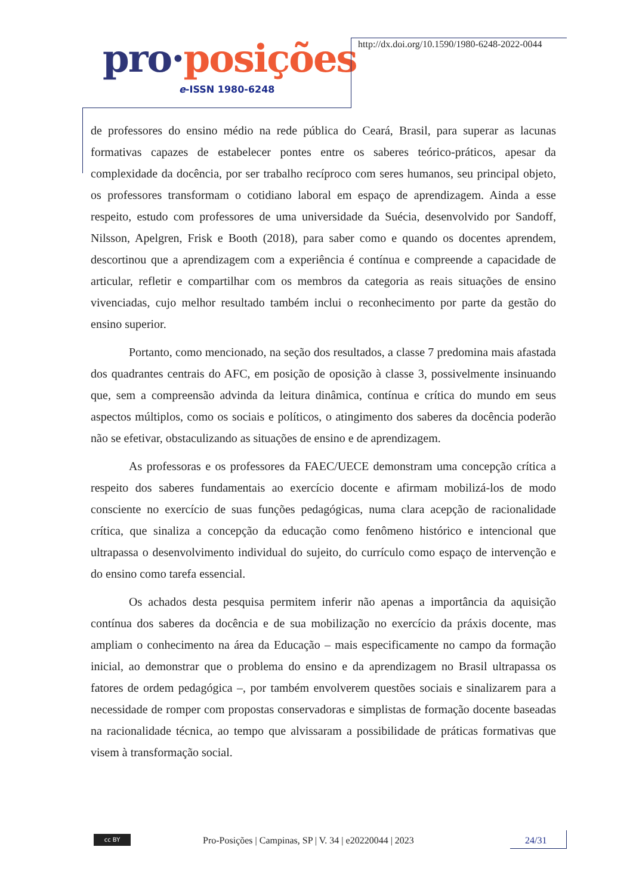pro·posições
e-ISSN 1980-6248
http://dx.doi.org/10.1590/1980-6248-2022-0044
de professores do ensino médio na rede pública do Ceará, Brasil, para superar as lacunas formativas capazes de estabelecer pontes entre os saberes teórico-práticos, apesar da complexidade da docência, por ser trabalho recíproco com seres humanos, seu principal objeto, os professores transformam o cotidiano laboral em espaço de aprendizagem. Ainda a esse respeito, estudo com professores de uma universidade da Suécia, desenvolvido por Sandoff, Nilsson, Apelgren, Frisk e Booth (2018), para saber como e quando os docentes aprendem, descortinou que a aprendizagem com a experiência é contínua e compreende a capacidade de articular, refletir e compartilhar com os membros da categoria as reais situações de ensino vivenciadas, cujo melhor resultado também inclui o reconhecimento por parte da gestão do ensino superior.
Portanto, como mencionado, na seção dos resultados, a classe 7 predomina mais afastada dos quadrantes centrais do AFC, em posição de oposição à classe 3, possivelmente insinuando que, sem a compreensão advinda da leitura dinâmica, contínua e crítica do mundo em seus aspectos múltiplos, como os sociais e políticos, o atingimento dos saberes da docência poderão não se efetivar, obstaculizando as situações de ensino e de aprendizagem.
As professoras e os professores da FAEC/UECE demonstram uma concepção crítica a respeito dos saberes fundamentais ao exercício docente e afirmam mobilizá-los de modo consciente no exercício de suas funções pedagógicas, numa clara acepção de racionalidade crítica, que sinaliza a concepção da educação como fenômeno histórico e intencional que ultrapassa o desenvolvimento individual do sujeito, do currículo como espaço de intervenção e do ensino como tarefa essencial.
Os achados desta pesquisa permitem inferir não apenas a importância da aquisição contínua dos saberes da docência e de sua mobilização no exercício da práxis docente, mas ampliam o conhecimento na área da Educação – mais especificamente no campo da formação inicial, ao demonstrar que o problema do ensino e da aprendizagem no Brasil ultrapassa os fatores de ordem pedagógica –, por também envolverem questões sociais e sinalizarem para a necessidade de romper com propostas conservadoras e simplistas de formação docente baseadas na racionalidade técnica, ao tempo que alvissaram a possibilidade de práticas formativas que visem à transformação social.
cc BY
Pro-Posições | Campinas, SP | V. 34 | e20220044 | 2023
24/31